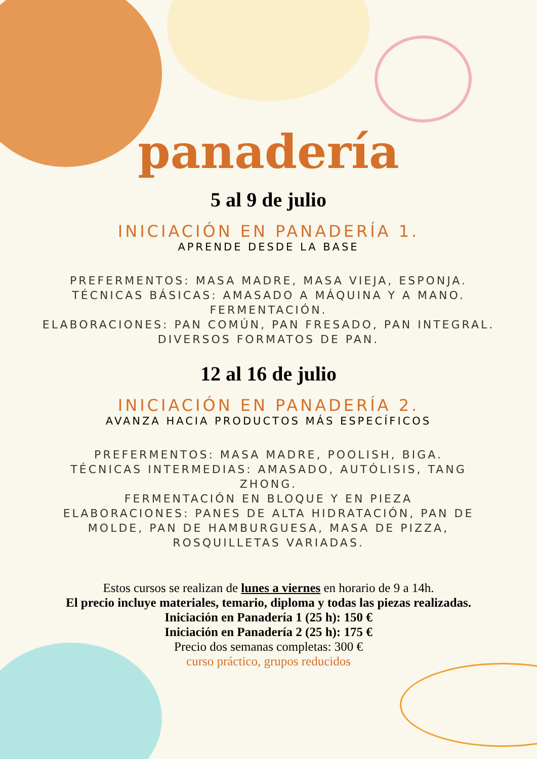panadería
5 al 9 de julio
INICIACIÓN EN PANADERÍA 1.
APRENDE DESDE LA BASE
PREFERMENTOS: MASA MADRE, MASA VIEJA, ESPONJA.
TÉCNICAS BÁSICAS: AMASADO A MÁQUINA Y A MANO.
FERMENTACIÓN.
ELABORACIONES: PAN COMÚN, PAN FRESADO, PAN INTEGRAL.
DIVERSOS FORMATOS DE PAN.
12 al 16 de julio
INICIACIÓN EN PANADERÍA 2.
AVANZA HACIA PRODUCTOS MÁS ESPECÍFICOS
PREFERMENTOS: MASA MADRE, POOLISH, BIGA.
TÉCNICAS INTERMEDIAS: AMASADO, AUTÓLISIS, TANG ZHONG.
FERMENTACIÓN EN BLOQUE Y EN PIEZA
ELABORACIONES: PANES DE ALTA HIDRATACIÓN, PAN DE MOLDE, PAN DE HAMBURGUESA, MASA DE PIZZA, ROSQUILLETAS VARIADAS.
Estos cursos se realizan de lunes a viernes en horario de 9 a 14h.
El precio incluye materiales, temario, diploma y todas las piezas realizadas.
Iniciación en Panadería 1 (25 h): 150 €
Iniciación en Panadería 2 (25 h): 175 €
Precio dos semanas completas: 300 €
curso práctico, grupos reducidos